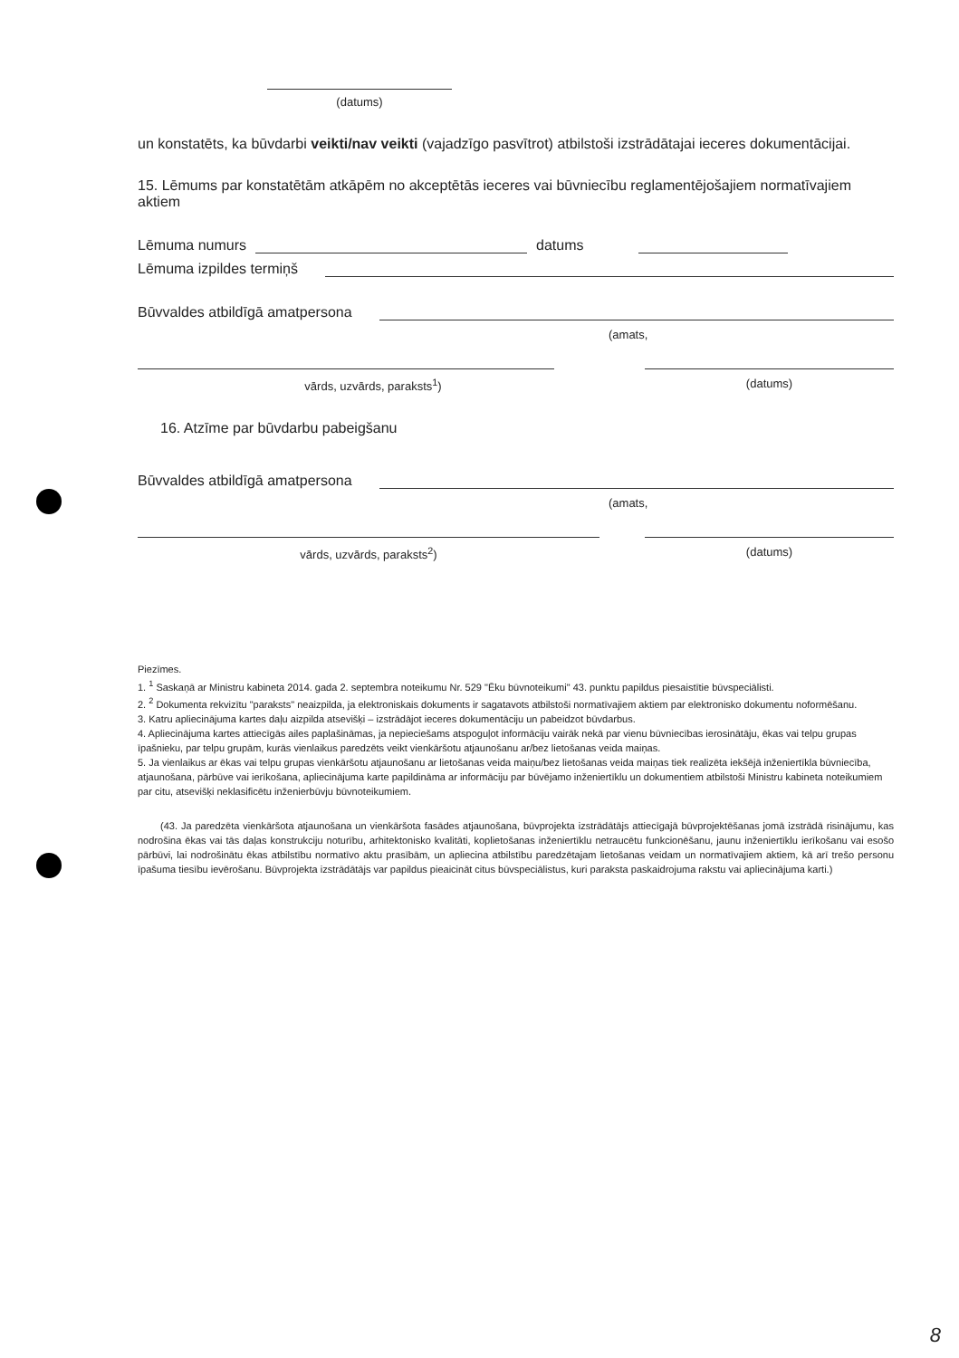(datums)
un konstatēts, ka būvdarbi veikti/nav veikti (vajadzīgo pasvītrot) atbilstoši izstrādātajai ieceres dokumentācijai.
15. Lēmums par konstatētām atkāpēm no akceptētās ieceres vai būvniecību reglamentējošajiem normatīvajiem aktiem
Lēmuma numurs datums
Lēmuma izpildes termiņš
Būvvaldes atbildīgā amatpersona
(amats,
vārds, uzvārds, paraksts<sup>1</sup>) (datums)
16. Atzīme par būvdarbu pabeigšanu
Būvvaldes atbildīgā amatpersona
(amats,
vārds, uzvārds, paraksts<sup>2</sup>) (datums)
Piezīmes.
1. <sup>1</sup> Saskaņā ar Ministru kabineta 2014. gada 2. septembra noteikumu Nr. 529 "Ēku būvnoteikumi" 43. punktu papildus piesaistītie būvspeciālisti.
2. <sup>2</sup> Dokumenta rekvizītu "paraksts" neaizpilda, ja elektroniskais dokuments ir sagatavots atbilstoši normatīvajiem aktiem par elektronisko dokumentu noformēšanu.
3. Katru apliecinājuma kartes daļu aizpilda atsevišķi – izstrādājot ieceres dokumentāciju un pabeidzot būvdarbus.
4. Apliecinājuma kartes attiecīgās ailes paplašināmas, ja nepieciešams atspoguļot informāciju vairāk nekā par vienu būvniecības ierosinātāju, ēkas vai telpu grupas īpašnieku, par telpu grupām, kurās vienlaikus paredzēts veikt vienkāršotu atjaunošanu ar/bez lietošanas veida maiņas.
5. Ja vienlaikus ar ēkas vai telpu grupas vienkāršotu atjaunošanu ar lietošanas veida maiņu/bez lietošanas veida maiņas tiek realizēta iekšējā inženiertīkla būvniecība, atjaunošana, pārbūve vai ierīkošana, apliecinājuma karte papildināma ar informāciju par būvējamo inženiertīklu un dokumentiem atbilstoši Ministru kabineta noteikumiem par citu, atsevišķi neklasificētu inženierbūvju būvnoteikumiem.
(43. Ja paredzēta vienkāršota atjaunošana un vienkāršota fasādes atjaunošana, būvprojekta izstrādātājs attiecīgajā būvprojektēšanas jomā izstrādā risinājumu, kas nodrošina ēkas vai tās daļas konstrukciju noturību, arhitektonisko kvalitāti, koplietošanas inženiertīklu netraucētu funkcionēšanu, jaunu inženiertīklu ierīkošanu vai esošo pārbūvi, lai nodrošinātu ēkas atbilstību normatīvo aktu prasībām, un apliecina atbilstību paredzētajam lietošanas veidam un normatīvajiem aktiem, kā arī trešo personu īpašuma tiesību ievērošanu. Būvprojekta izstrādātājs var papildus pieaicināt citus būvspeciālistus, kuri paraksta paskaidrojuma rakstu vai apliecinājuma karti.)
8